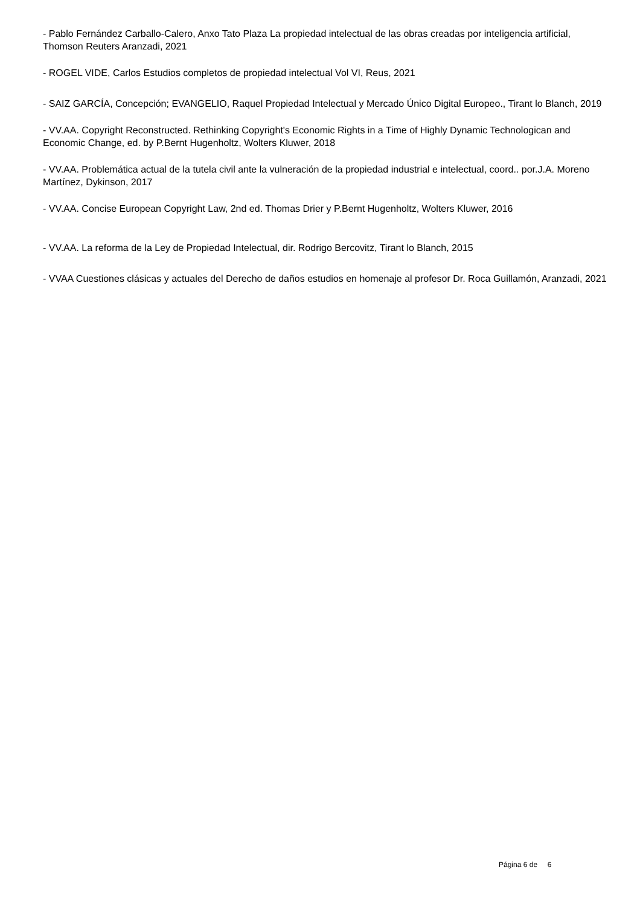- Pablo Fernández Carballo-Calero, Anxo Tato Plaza La propiedad intelectual de las obras creadas por inteligencia artificial, Thomson Reuters Aranzadi, 2021
- ROGEL VIDE, Carlos Estudios completos de propiedad intelectual Vol VI, Reus, 2021
- SAIZ GARCÍA, Concepción; EVANGELIO, Raquel Propiedad Intelectual y Mercado Único Digital Europeo., Tirant lo Blanch, 2019
- VV.AA. Copyright Reconstructed. Rethinking Copyright's Economic Rights in a Time of Highly Dynamic Technologican and Economic Change, ed. by P.Bernt Hugenholtz, Wolters Kluwer, 2018
- VV.AA. Problemática actual de la tutela civil ante la vulneración de la propiedad industrial e intelectual, coord.. por.J.A. Moreno Martínez, Dykinson, 2017
- VV.AA. Concise European Copyright Law, 2nd ed. Thomas Drier y P.Bernt Hugenholtz, Wolters Kluwer, 2016
- VV.AA. La reforma de la Ley de Propiedad Intelectual, dir. Rodrigo Bercovitz, Tirant lo Blanch, 2015
- VVAA Cuestiones clásicas y actuales del Derecho de daños estudios en homenaje al profesor Dr. Roca Guillamón, Aranzadi, 2021
Página 6 de 6